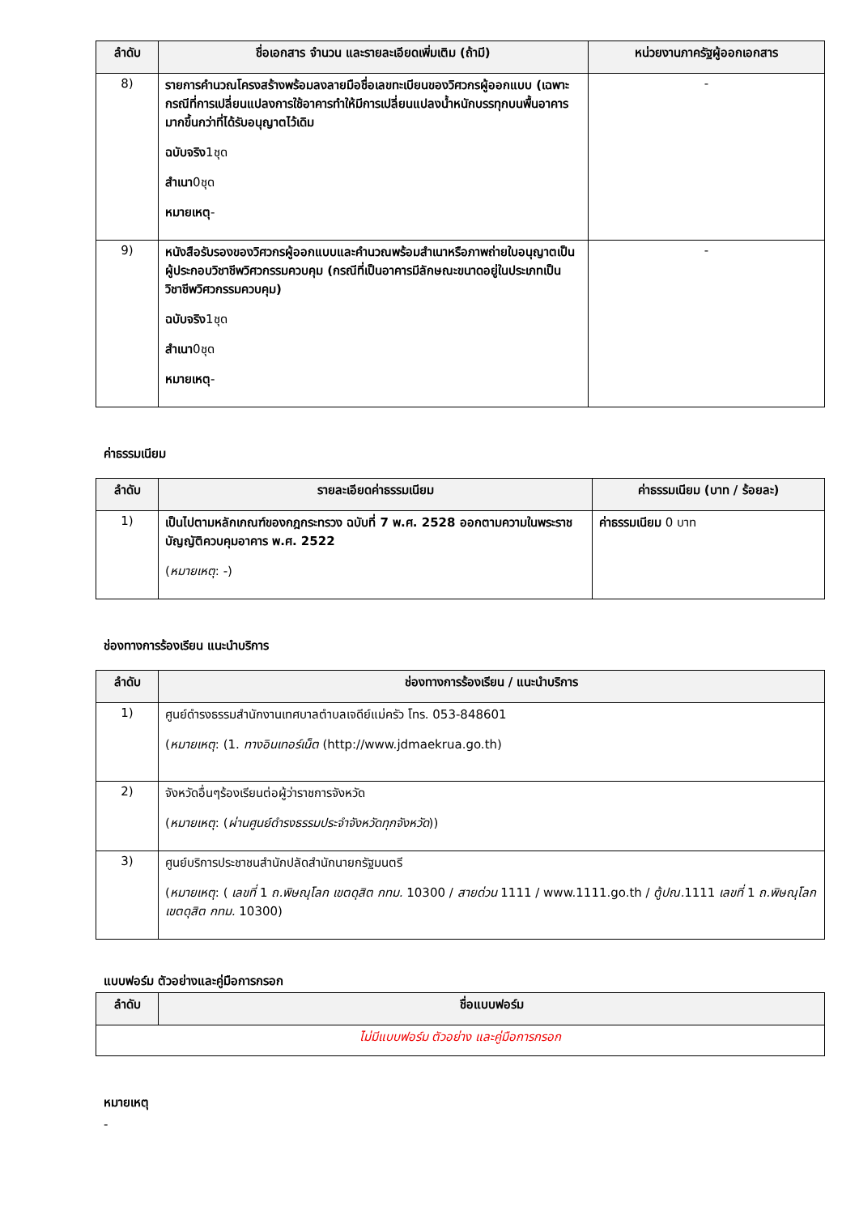| ลำดับ | ชื่อเอกสาร จำนวน และรายละเอียดเพิ่มเติม (ถ้ามี) | หน่วยงานภาครัฐผู้ออกเอกสาร |
| --- | --- | --- |
| 8) | รายการคำนวณโครงสร้างพร้อมลงลายมือชื่อเลขทะเบียนของวิศวกรผู้ออกแบบ (เฉพาะกรณีที่การเปลี่ยนแปลงการใช้อาคารทำให้มีการเปลี่ยนแปลงน้ำหนักบรรทุกบนพื้นอาคารมากขึ้นกว่าที่ได้รับอนุญาตไว้เดิม ฉบับจริง 1ชุด สำเนา 0ชุด หมายเหตุ - | - |
| 9) | หนังสือรับรองของวิศวกรผู้ออกแบบและคำนวณพร้อมสำเนาหรือภาพถ่ายใบอนุญาตเป็นผู้ประกอบวิชาชีพวิศวกรรมควบคุม (กรณีที่เป็นอาคารมีลักษณะขนาดอยู่ในประเภทเป็นวิชาชีพวิศวกรรมควบคุม) ฉบับจริง 1ชุด สำเนา 0ชุด หมายเหตุ - | - |
ค่าธรรมเนียม
| ลำดับ | รายละเอียดค่าธรรมเนียม | ค่าธรรมเนียม (บาท / ร้อยละ) |
| --- | --- | --- |
| 1) | เป็นไปตามหลักเกณฑ์ของกฎกระทรวง ฉบับที่ 7 พ.ศ. 2528 ออกตามความในพระราชบัญญัติควบคุมอาคาร พ.ศ. 2522 ( หมายเหตุ : -) | ค่าธรรมเนียม 0 บาท |
ช่องทางการร้องเรียน แนะนำบริการ
| ลำดับ | ช่องทางการร้องเรียน / แนะนำบริการ |
| --- | --- |
| 1) | ศูนย์ดำรงธรรมสำนักงานเทศบาลตำบลเจดีย์แม่ครัว โทร. 053-848601 ( หมายเหตุ : (1. ทางอินเทอร์เน็ต (http://www.jdmaekrua.go.th) |
| 2) | จังหวัดอื่นๆร้องเรียนต่อผู้ว่าราชการจังหวัด ( หมายเหตุ : ( ผ่านศูนย์ดำรงธรรมประจำจังหวัดทุกจังหวัด )) |
| 3) | ศูนย์บริการประชาชนสำนักปลัดสำนักนายกรัฐมนตรี ( หมายเหตุ : ( เลขที่ 1 ถ.พิษณุโลก เขตดุสิต กทม. 10300 / สายด่วน 1111 / www.1111.go.th / ตู้ปณ. 1111 เลขที่ 1 ถ.พิษณุโลก เขตดุสิต กทม. 10300) |
แบบฟอร์ม ตัวอย่างและคู่มือการกรอก
| ลำดับ | ชื่อแบบฟอร์ม |
| --- | --- |
| ไม่มีแบบฟอร์ม ตัวอย่าง และคู่มือการกรอก | |
หมายเหตุ
-